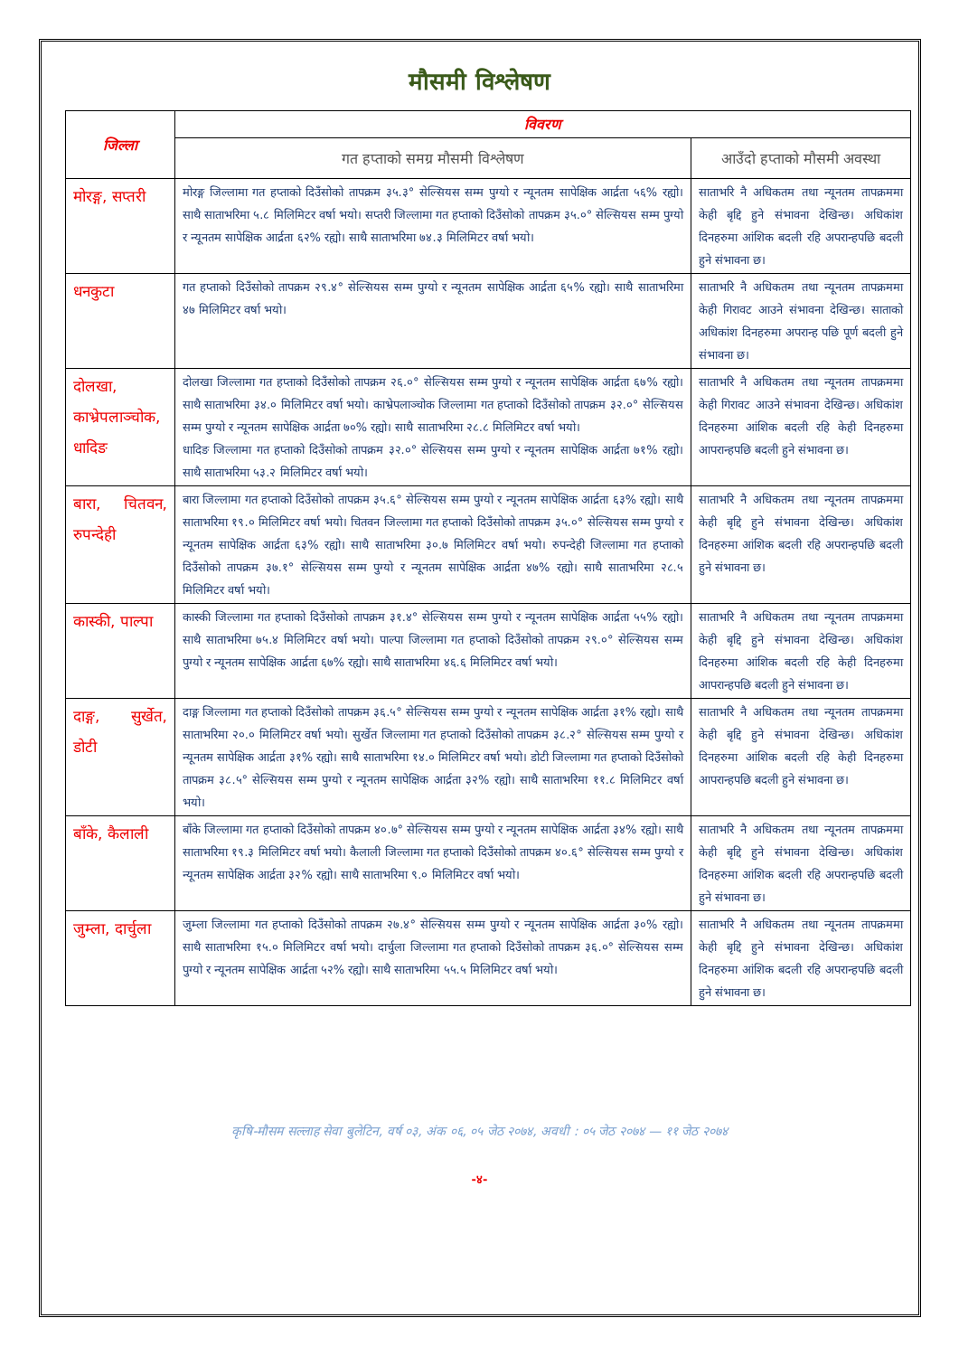मौसमी विश्लेषण
| जिल्ला | विवरण | |
| --- | --- | --- |
| | गत हप्ताको समग्र मौसमी विश्लेषण | आउँदो हप्ताको मौसमी अवस्था |
| मोरङ्ग, सप्तरी | मोरङ्ग जिल्लामा गत हप्ताको दिउँसोको तापक्रम ३५.३° सेल्सियस सम्म पुग्यो र न्यूनतम सापेक्षिक आर्द्रता ५६% रह्यो। साथै साताभरिमा ५.८ मिलिमिटर वर्षा भयो। सप्तरी जिल्लामा गत हप्ताको दिउँसोको तापक्रम ३५.०° सेल्सियस सम्म पुग्यो र न्यूनतम सापेक्षिक आर्द्रता ६२% रह्यो। साथै साताभरिमा ७४.३ मिलिमिटर वर्षा भयो। | साताभरि नै अधिकतम तथा न्यूनतम तापक्रममा केही बृद्दि हुने संभावना देखिन्छ। अधिकांश दिनहरुमा आंशिक बदली रहि अपरान्हपछि बदली हुने संभावना छ। |
| धनकुटा | गत हप्ताको दिउँसोको तापक्रम २९.४° सेल्सियस सम्म पुग्यो र न्यूनतम सापेक्षिक आर्द्रता ६५% रह्यो। साथै साताभरिमा ४७ मिलिमिटर वर्षा भयो। | साताभरि नै अधिकतम तथा न्यूनतम तापक्रममा केही गिरावट आउने संभावना देखिन्छ। साताको अधिकांश दिनहरुमा अपरान्ह पछि पूर्ण बदली हुने संभावना छ। |
| दोलखा, काभ्रेपलाञ्चोक, धादिङ | दोलखा जिल्लामा गत हप्ताको दिउँसोको तापक्रम २६.०° सेल्सियस सम्म पुग्यो र न्यूनतम सापेक्षिक आर्द्रता ६७% रह्यो। साथै साताभरिमा ३४.० मिलिमिटर वर्षा भयो। काभ्रेपलाञ्चोक जिल्लामा गत हप्ताको दिउँसोको तापक्रम ३२.०° सेल्सियस सम्म पुग्यो र न्यूनतम सापेक्षिक आर्द्रता ७०% रह्यो। साथै साताभरिमा २८.८ मिलिमिटर वर्षा भयो। धादिङ जिल्लामा गत हप्ताको दिउँसोको तापक्रम ३२.०° सेल्सियस सम्म पुग्यो र न्यूनतम सापेक्षिक आर्द्रता ७१% रह्यो। साथै साताभरिमा ५३.२ मिलिमिटर वर्षा भयो। | साताभरि नै अधिकतम तथा न्यूनतम तापक्रममा केही गिरावट आउने संभावना देखिन्छ। अधिकांश दिनहरुमा आंशिक बदली रहि केही दिनहरुमा आपरान्हपछि बदली हुने संभावना छ। |
| बारा, चितवन, रुपन्देही | बारा जिल्लामा गत हप्ताको दिउँसोको तापक्रम ३५.६° सेल्सियस सम्म पुग्यो र न्यूनतम सापेक्षिक आर्द्रता ६३% रह्यो। साथै साताभरिमा १९.० मिलिमिटर वर्षा भयो। चितवन जिल्लामा गत हप्ताको दिउँसोको तापक्रम ३५.०° सेल्सियस सम्म पुग्यो र न्यूनतम सापेक्षिक आर्द्रता ६३% रह्यो। साथै साताभरिमा ३०.७ मिलिमिटर वर्षा भयो। रुपन्देही जिल्लामा गत हप्ताको दिउँसोको तापक्रम ३७.१° सेल्सियस सम्म पुग्यो र न्यूनतम सापेक्षिक आर्द्रता ४७% रह्यो। साथै साताभरिमा २८.५ मिलिमिटर वर्षा भयो। | साताभरि नै अधिकतम तथा न्यूनतम तापक्रममा केही बृद्दि हुने संभावना देखिन्छ। अधिकांश दिनहरुमा आंशिक बदली रहि अपरान्हपछि बदली हुने संभावना छ। |
| कास्की, पाल्पा | कास्की जिल्लामा गत हप्ताको दिउँसोको तापक्रम ३१.४° सेल्सियस सम्म पुग्यो र न्यूनतम सापेक्षिक आर्द्रता ५५% रह्यो। साथै साताभरिमा ७५.४ मिलिमिटर वर्षा भयो। पाल्पा जिल्लामा गत हप्ताको दिउँसोको तापक्रम २९.०° सेल्सियस सम्म पुग्यो र न्यूनतम सापेक्षिक आर्द्रता ६७% रह्यो। साथै साताभरिमा ४६.६ मिलिमिटर वर्षा भयो। | साताभरि नै अधिकतम तथा न्यूनतम तापक्रममा केही बृद्दि हुने संभावना देखिन्छ। अधिकांश दिनहरुमा आंशिक बदली रहि केही दिनहरुमा आपरान्हपछि बदली हुने संभावना छ। |
| दाङ्ग, सुर्खेत, डोटी | दाङ्ग जिल्लामा गत हप्ताको दिउँसोको तापक्रम ३६.५° सेल्सियस सम्म पुग्यो र न्यूनतम सापेक्षिक आर्द्रता ३१% रह्यो। साथै साताभरिमा २०.० मिलिमिटर वर्षा भयो। सुर्खेत जिल्लामा गत हप्ताको दिउँसोको तापक्रम ३८.२° सेल्सियस सम्म पुग्यो र न्यूनतम सापेक्षिक आर्द्रता ३१% रह्यो। साथै साताभरिमा १४.० मिलिमिटर वर्षा भयो। डोटी जिल्लामा गत हप्ताको दिउँसोको तापक्रम ३८.५° सेल्सियस सम्म पुग्यो र न्यूनतम सापेक्षिक आर्द्रता ३२% रह्यो। साथै साताभरिमा ११.८ मिलिमिटर वर्षा भयो। | साताभरि नै अधिकतम तथा न्यूनतम तापक्रममा केही बृद्दि हुने संभावना देखिन्छ। अधिकांश दिनहरुमा आंशिक बदली रहि केही दिनहरुमा आपरान्हपछि बदली हुने संभावना छ। |
| बाँके, कैलाली | बाँके जिल्लामा गत हप्ताको दिउँसोको तापक्रम ४०.७° सेल्सियस सम्म पुग्यो र न्यूनतम सापेक्षिक आर्द्रता ३४% रह्यो। साथै साताभरिमा १९.३ मिलिमिटर वर्षा भयो। कैलाली जिल्लामा गत हप्ताको दिउँसोको तापक्रम ४०.६° सेल्सियस सम्म पुग्यो र न्यूनतम सापेक्षिक आर्द्रता ३२% रह्यो। साथै साताभरिमा ९.० मिलिमिटर वर्षा भयो। | साताभरि नै अधिकतम तथा न्यूनतम तापक्रममा केही बृद्दि हुने संभावना देखिन्छ। अधिकांश दिनहरुमा आंशिक बदली रहि अपरान्हपछि बदली हुने संभावना छ। |
| जुम्ला, दार्चुला | जुम्ला जिल्लामा गत हप्ताको दिउँसोको तापक्रम २७.४° सेल्सियस सम्म पुग्यो र न्यूनतम सापेक्षिक आर्द्रता ३०% रह्यो। साथै साताभरिमा १५.० मिलिमिटर वर्षा भयो। दार्चुला जिल्लामा गत हप्ताको दिउँसोको तापक्रम ३६.०° सेल्सियस सम्म पुग्यो र न्यूनतम सापेक्षिक आर्द्रता ५२% रह्यो। साथै साताभरिमा ५५.५ मिलिमिटर वर्षा भयो। | साताभरि नै अधिकतम तथा न्यूनतम तापक्रममा केही बृद्दि हुने संभावना देखिन्छ। अधिकांश दिनहरुमा आंशिक बदली रहि अपरान्हपछि बदली हुने संभावना छ। |
कृषि-मौसम सल्लाह सेवा बुलेटिन, वर्ष ०३, अंक ०६, ०५ जेठ २०७४, अवधी : ०५ जेठ २०७४ — ११ जेठ २०७४
-४-